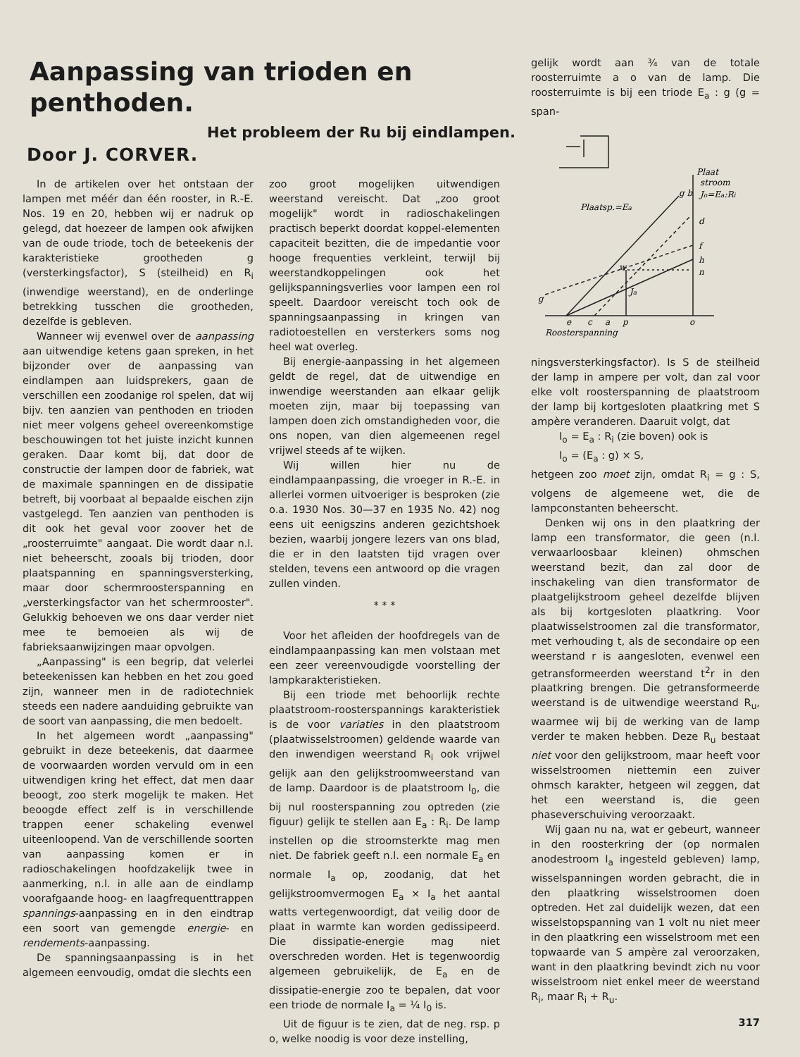Aanpassing van trioden en penthoden.
Het probleem der Ru bij eindlampen.
Door J. CORVER.
In de artikelen over het ontstaan der lampen met méér dan één rooster, in R.-E. Nos. 19 en 20, hebben wij er nadruk op gelegd, dat hoezeer de lampen ook afwijken van de oude triode, toch de beteekenis der karakteristieke grootheden g (versterkingsfactor), S (steilheid) en R<sub>i</sub> (inwendige weerstand), en de onderlinge betrekking tusschen die grootheden, dezelfde is gebleven.
Wanneer wij evenwel over de aanpassing aan uitwendige ketens gaan spreken, in het bijzonder over de aanpassing van eindlampen aan luidsprekers, gaan de verschillen een zoodanige rol spelen, dat wij bijv. ten aanzien van penthoden en trioden niet meer volgens geheel overeenkomstige beschouwingen tot het juiste inzicht kunnen geraken. Daar komt bij, dat door de constructie der lampen door de fabriek, wat de maximale spanningen en de dissipatie betreft, bij voorbaat al bepaalde eischen zijn vastgelegd. Ten aanzien van penthoden is dit ook het geval voor zoover het de „roosterruimte" aangaat. Die wordt daar n.l. niet beheerscht, zooals bij trioden, door plaatspanning en spanningsversterking, maar door schermroosterspanning en „versterkingsfactor van het schermrooster". Gelukkig behoeven we ons daar verder niet mee te bemoeien als wij de fabrieksaanwijzingen maar opvolgen.
„Aanpassing" is een begrip, dat velerlei beteekenissen kan hebben en het zou goed zijn, wanneer men in de radiotechniek steeds een nadere aanduiding gebruikte van de soort van aanpassing, die men bedoelt.
In het algemeen wordt „aanpassing" gebruikt in deze beteekenis, dat daarmee de voorwaarden worden vervuld om in een uitwendigen kring het effect, dat men daar beoogt, zoo sterk mogelijk te maken. Het beoogde effect zelf is in verschillende trappen eener schakeling evenwel uiteenloopend. Van de verschillende soorten van aanpassing komen er in radioschakelingen hoofdzakelijk twee in aanmerking, n.l. in alle aan de eindlamp voorafgaande hoog- en laagfrequenttrappen spannings-aanpassing en in den eindtrap een soort van gemengde energie- en rendements-aanpassing.
De spanningsaanpassing is in het algemeen eenvoudig, omdat die slechts een
zoo groot mogelijken uitwendigen weerstand vereischt. Dat „zoo groot mogelijk" wordt in radioschakelingen practisch beperkt doordat koppel-elementen capaciteit bezitten, die de impedantie voor hooge frequenties verkleint, terwijl bij weerstandkoppelingen ook het gelijkspanningsverlies voor lampen een rol speelt. Daardoor vereischt toch ook de spanningsaanpassing in kringen van radiotoestellen en versterkers soms nog heel wat overleg.
Bij energie-aanpassing in het algemeen geldt de regel, dat de uitwendige en inwendige weerstanden aan elkaar gelijk moeten zijn, maar bij toepassing van lampen doen zich omstandigheden voor, die ons nopen, van dien algemeenen regel vrijwel steeds af te wijken.
Wij willen hier nu de eindlampaanpassing, die vroeger in R.-E. in allerlei vormen uitvoeriger is besproken (zie o.a. 1930 Nos. 30—37 en 1935 No. 42) nog eens uit eenigszins anderen gezichtshoek bezien, waarbij jongere lezers van ons blad, die er in den laatsten tijd vragen over stelden, tevens een antwoord op die vragen zullen vinden.
* * *
Voor het afleiden der hoofdregels van de eindlampaanpassing kan men volstaan met een zeer vereenvoudigde voorstelling der lampkarakteristieken.
Bij een triode met behoorlijk rechte plaatstroom-roosterspannings karakteristiek is de voor variaties in den plaatstroom (plaatwisselstroomen) geldende waarde van den inwendigen weerstand R<sub>i</sub> ook vrijwel gelijk aan den gelijkstroomweerstand van de lamp. Daardoor is de plaatstroom I<sub>0</sub>, die bij nul roosterspanning zou optreden (zie figuur) gelijk te stellen aan E<sub>a</sub> : R<sub>i</sub>. De lamp instellen op die stroomsterkte mag men niet. De fabriek geeft n.l. een normale E<sub>a</sub> en normale I<sub>a</sub> op, zoodanig, dat het gelijkstroomvermogen E<sub>a</sub> × I<sub>a</sub> het aantal watts vertegenwoordigt, dat veilig door de plaat in warmte kan worden gedissipeerd. Die dissipatie-energie mag niet overschreden worden. Het is tegenwoordig algemeen gebruikelijk, de E<sub>a</sub> en de dissipatie-energie zoo te bepalen, dat voor een triode de normale I<sub>a</sub> = ¼ I<sub>0</sub> is.
Uit de figuur is te zien, dat de neg. rsp. p o, welke noodig is voor deze instelling,
gelijk wordt aan ¾ van de totale roosterruimte a o van de lamp. Die roosterruimte is bij een triode E<sub>a</sub> : g (g = span-
Plaat
stroom
Jo=Ea:Ri
Plaatsp.=Ea
d
f
h
n
w
Ja
g
e
c
a
p
o
Roosterspanning
g b
ningsversterkingsfactor). Is S de steilheid der lamp in ampere per volt, dan zal voor elke volt roosterspanning de plaatstroom der lamp bij kortgesloten plaatkring met S ampère veranderen. Daaruit volgt, dat
I<sub>o</sub> = E<sub>a</sub> : R<sub>i</sub> (zie boven) ook is
I<sub>o</sub> = (E<sub>a</sub> : g) × S,
hetgeen zoo moet zijn, omdat R<sub>i</sub> = g : S, volgens de algemeene wet, die de lampconstanten beheerscht.
Denken wij ons in den plaatkring der lamp een transformator, die geen (n.l. verwaarloosbaar kleinen) ohmschen weerstand bezit, dan zal door de inschakeling van dien transformator de plaatgelijkstroom geheel dezelfde blijven als bij kortgesloten plaatkring. Voor plaatwisselstroomen zal die transformator, met verhouding t, als de secondaire op een weerstand r is aangesloten, evenwel een getransformeerden weerstand t<sup>2</sup>r in den plaatkring brengen. Die getransformeerde weerstand is de uitwendige weerstand R<sub>u</sub>, waarmee wij bij de werking van de lamp verder te maken hebben. Deze R<sub>u</sub> bestaat niet voor den gelijkstroom, maar heeft voor wisselstroomen niettemin een zuiver ohmsch karakter, hetgeen wil zeggen, dat het een weerstand is, die geen phaseverschuiving veroorzaakt.
Wij gaan nu na, wat er gebeurt, wanneer in den roosterkring der (op normalen anodestroom I<sub>a</sub> ingesteld gebleven) lamp, wisselspanningen worden gebracht, die in den plaatkring wisselstroomen doen optreden. Het zal duidelijk wezen, dat een wisselstopspanning van 1 volt nu niet meer in den plaatkring een wisselstroom met een topwaarde van S ampère zal veroorzaken, want in den plaatkring bevindt zich nu voor wisselstroom niet enkel meer de weerstand R<sub>i</sub>, maar R<sub>i</sub> + R<sub>u</sub>.
317